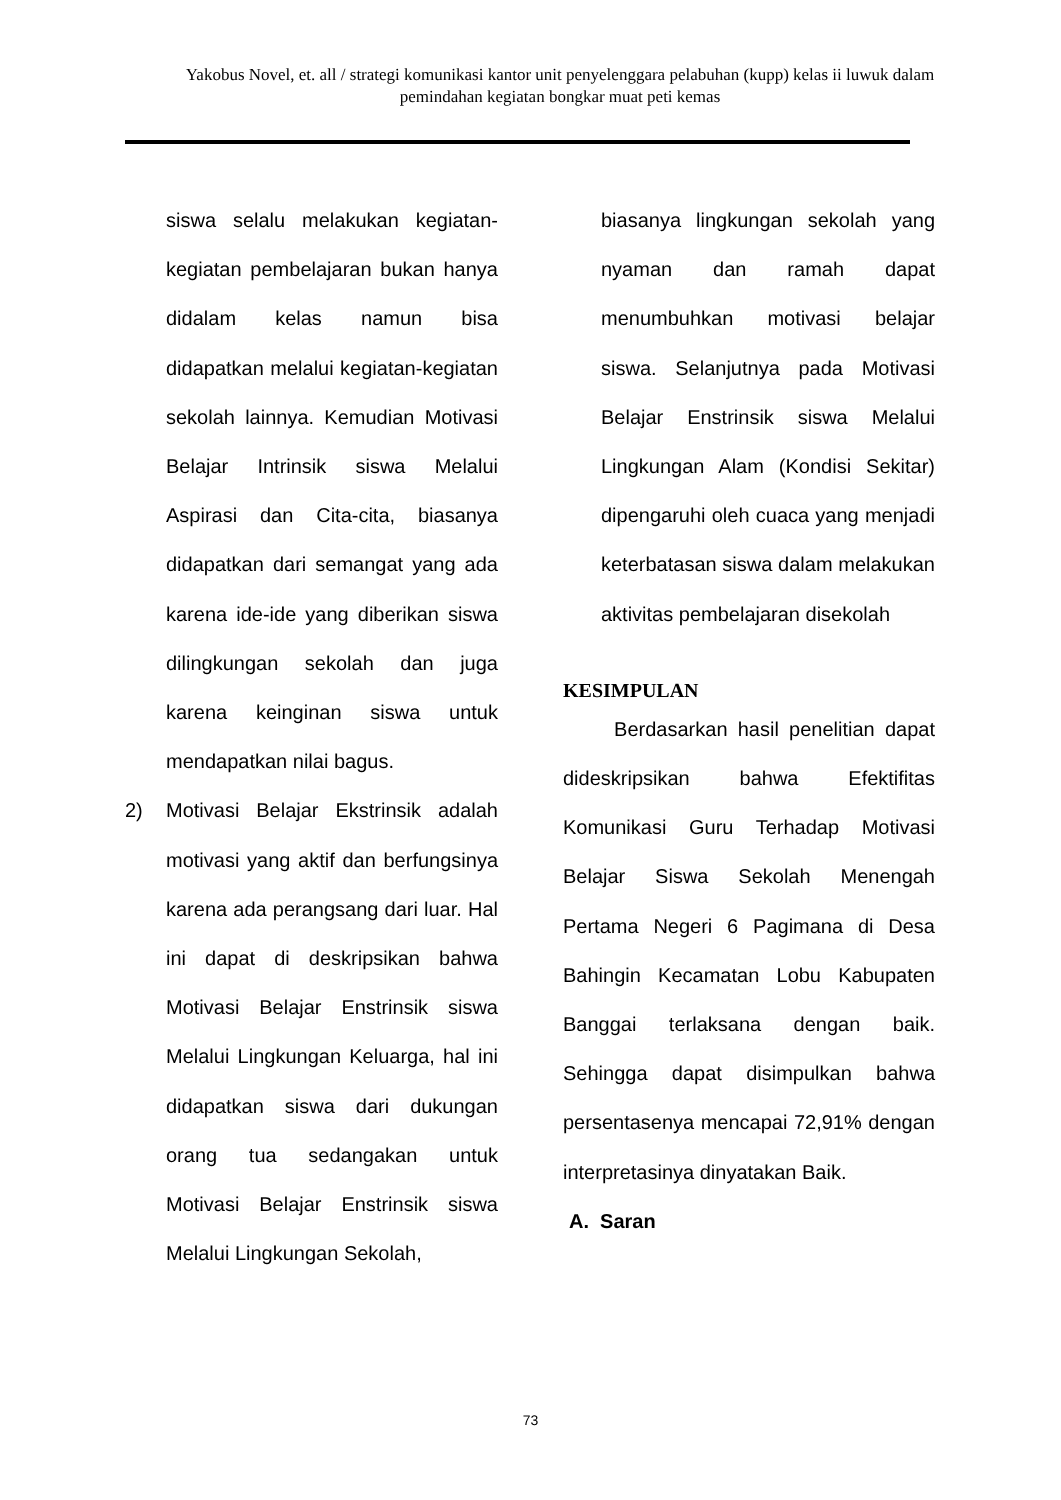Yakobus Novel, et. all / strategi komunikasi kantor unit penyelenggara pelabuhan (kupp) kelas ii luwuk dalam pemindahan kegiatan bongkar muat peti kemas
siswa selalu melakukan kegiatan-kegiatan pembelajaran bukan hanya didalam kelas namun bisa didapatkan melalui kegiatan-kegiatan sekolah lainnya. Kemudian Motivasi Belajar Intrinsik siswa Melalui Aspirasi dan Cita-cita, biasanya didapatkan dari semangat yang ada karena ide-ide yang diberikan siswa dilingkungan sekolah dan juga karena keinginan siswa untuk mendapatkan nilai bagus.
2) Motivasi Belajar Ekstrinsik adalah motivasi yang aktif dan berfungsinya karena ada perangsang dari luar. Hal ini dapat di deskripsikan bahwa Motivasi Belajar Enstrinsik siswa Melalui Lingkungan Keluarga, hal ini didapatkan siswa dari dukungan orang tua sedangakan untuk Motivasi Belajar Enstrinsik siswa Melalui Lingkungan Sekolah,
biasanya lingkungan sekolah yang nyaman dan ramah dapat menumbuhkan motivasi belajar siswa. Selanjutnya pada Motivasi Belajar Enstrinsik siswa Melalui Lingkungan Alam (Kondisi Sekitar) dipengaruhi oleh cuaca yang menjadi keterbatasan siswa dalam melakukan aktivitas pembelajaran disekolah
KESIMPULAN
Berdasarkan hasil penelitian dapat dideskripsikan bahwa Efektifitas Komunikasi Guru Terhadap Motivasi Belajar Siswa Sekolah Menengah Pertama Negeri 6 Pagimana di Desa Bahingin Kecamatan Lobu Kabupaten Banggai terlaksana dengan baik. Sehingga dapat disimpulkan bahwa persentasenya mencapai 72,91% dengan interpretasinya dinyatakan Baik.
A. Saran
73